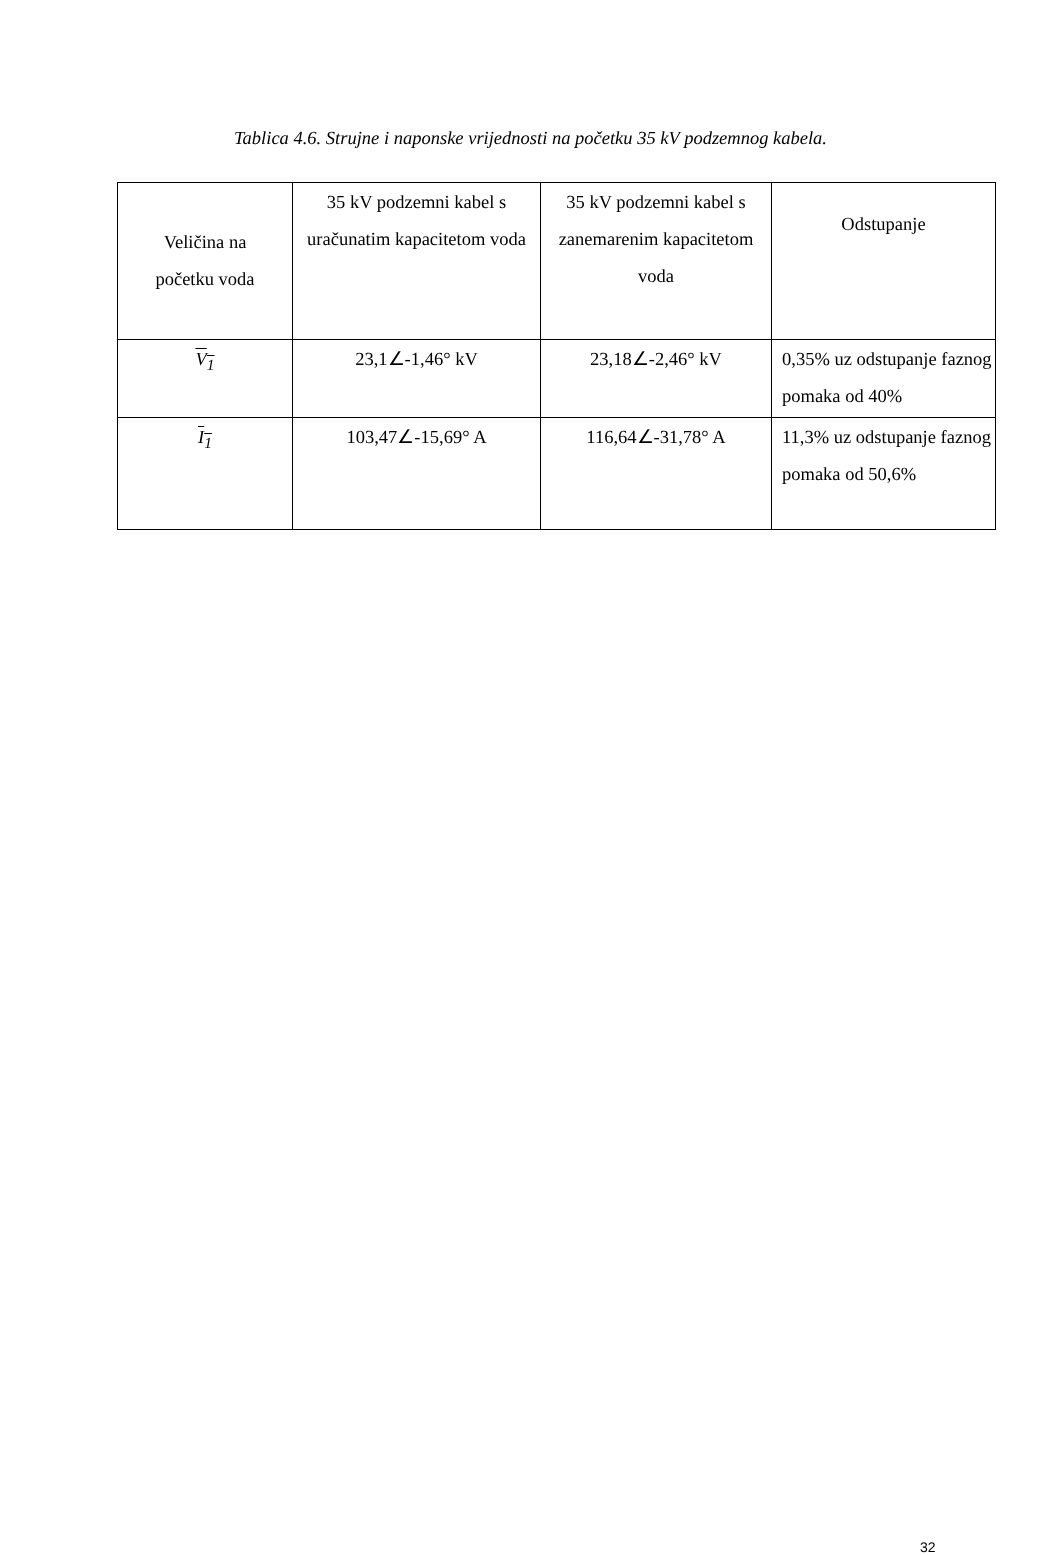Tablica 4.6. Strujne i naponske vrijednosti na početku 35 kV podzemnog kabela.
| Veličina na početku voda | 35 kV podzemni kabel s uračunatim kapacitetom voda | 35 kV podzemni kabel s zanemarenim kapacitetom voda | Odstupanje |
| --- | --- | --- | --- |
| V<sub>1</sub> | 23,1∠-1,46° kV | 23,18∠-2,46° kV | 0,35% uz odstupanje faznog pomaka od 40% |
| I<sub>1</sub> | 103,47∠-15,69° A | 116,64∠-31,78° A | 11,3% uz odstupanje faznog pomaka od 50,6% |
32